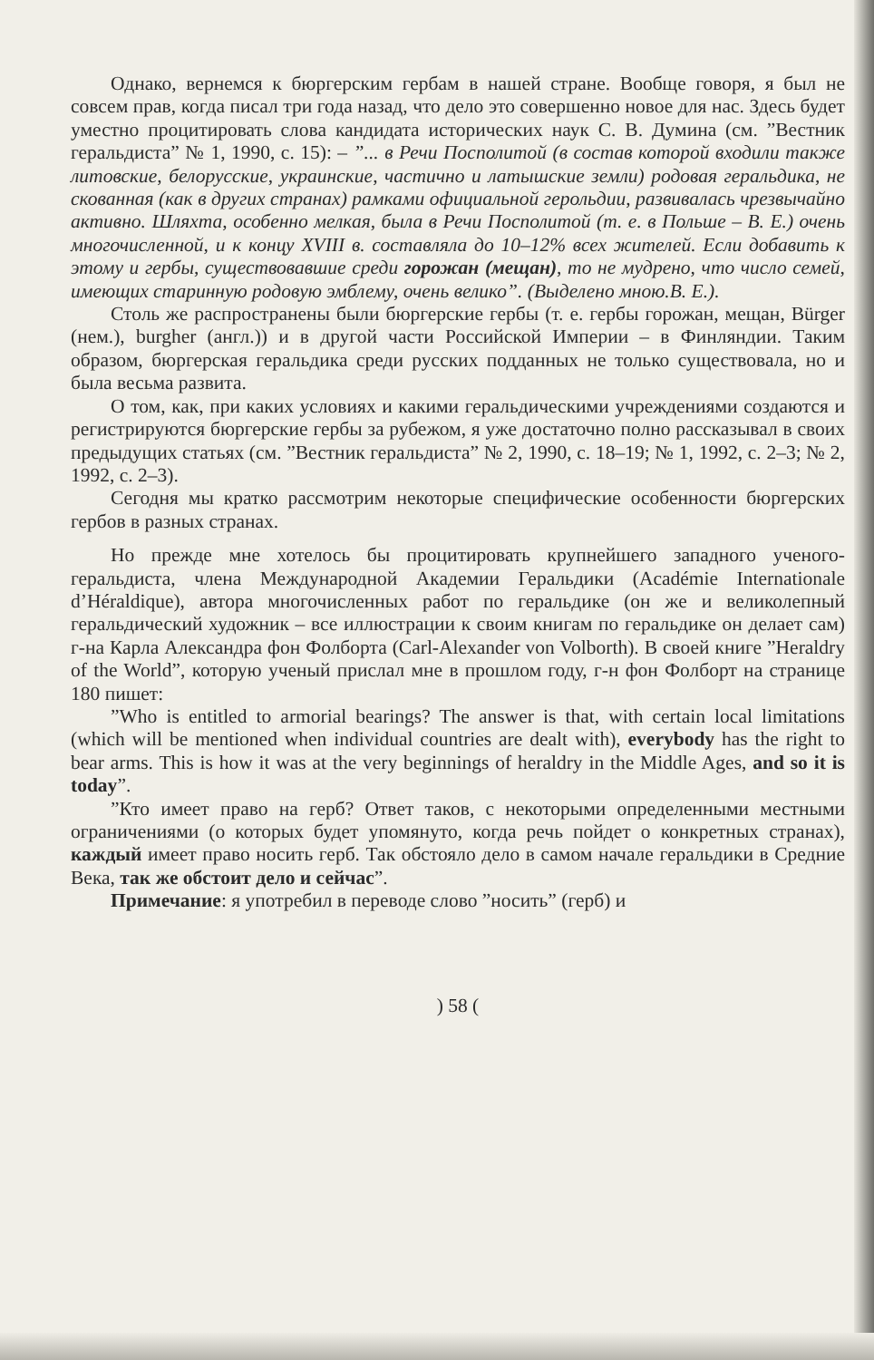Однако, вернемся к бюргерским гербам в нашей стране. Вообще говоря, я был не совсем прав, когда писал три года назад, что дело это совершенно новое для нас. Здесь будет уместно процитировать слова кандидата исторических наук С. В. Думина (см. ”Вестник геральдиста” № 1, 1990, с. 15): – ”... в Речи Посполитой (в состав которой входили также литовские, белорусские, украинские, частично и латышские земли) родовая геральдика, не скованная (как в других странах) рамками официальной герольдии, развивалась чрезвычайно активно. Шляхта, особенно мелкая, была в Речи Посполитой (т. е. в Польше – В. Е.) очень многочисленной, и к концу XVIII в. составляла до 10–12% всех жителей. Если добавить к этому и гербы, существовавшие среди горожан (мещан), то не мудрено, что число семей, имеющих старинную родовую эмблему, очень велико”. (Выделено мною.В. Е.).
Столь же распространены были бюргерские гербы (т. е. гербы горожан, мещан, Bürger (нем.), burgher (англ.)) и в другой части Российской Империи – в Финляндии. Таким образом, бюргерская геральдика среди русских подданных не только существовала, но и была весьма развита.
О том, как, при каких условиях и какими геральдическими учреждениями создаются и регистрируются бюргерские гербы за рубежом, я уже достаточно полно рассказывал в своих предыдущих статьях (см. ”Вестник геральдиста” № 2, 1990, с. 18–19; № 1, 1992, с. 2–3; № 2, 1992, с. 2–3).
Сегодня мы кратко рассмотрим некоторые специфические особенности бюргерских гербов в разных странах.
Но прежде мне хотелось бы процитировать крупнейшего западного ученого-геральдиста, члена Международной Академии Геральдики (Académie Internationale d’Héraldique), автора многочисленных работ по геральдике (он же и великолепный геральдический художник – все иллюстрации к своим книгам по геральдике он делает сам) г-на Карла Александра фон Фолборта (Carl-Alexander von Volborth). В своей книге ”Heraldry of the World”, которую ученый прислал мне в прошлом году, г-н фон Фолборт на странице 180 пишет:
”Who is entitled to armorial bearings? The answer is that, with certain local limitations (which will be mentioned when individual countries are dealt with), everybody has the right to bear arms. This is how it was at the very beginnings of heraldry in the Middle Ages, and so it is today”.
”Кто имеет право на герб? Ответ таков, с некоторыми определенными местными ограничениями (о которых будет упомянуто, когда речь пойдет о конкретных странах), каждый имеет право носить герб. Так обстояло дело в самом начале геральдики в Средние Века, так же обстоит дело и сейчас”.
Примечание: я употребил в переводе слово ”носить” (герб) и
) 58 (